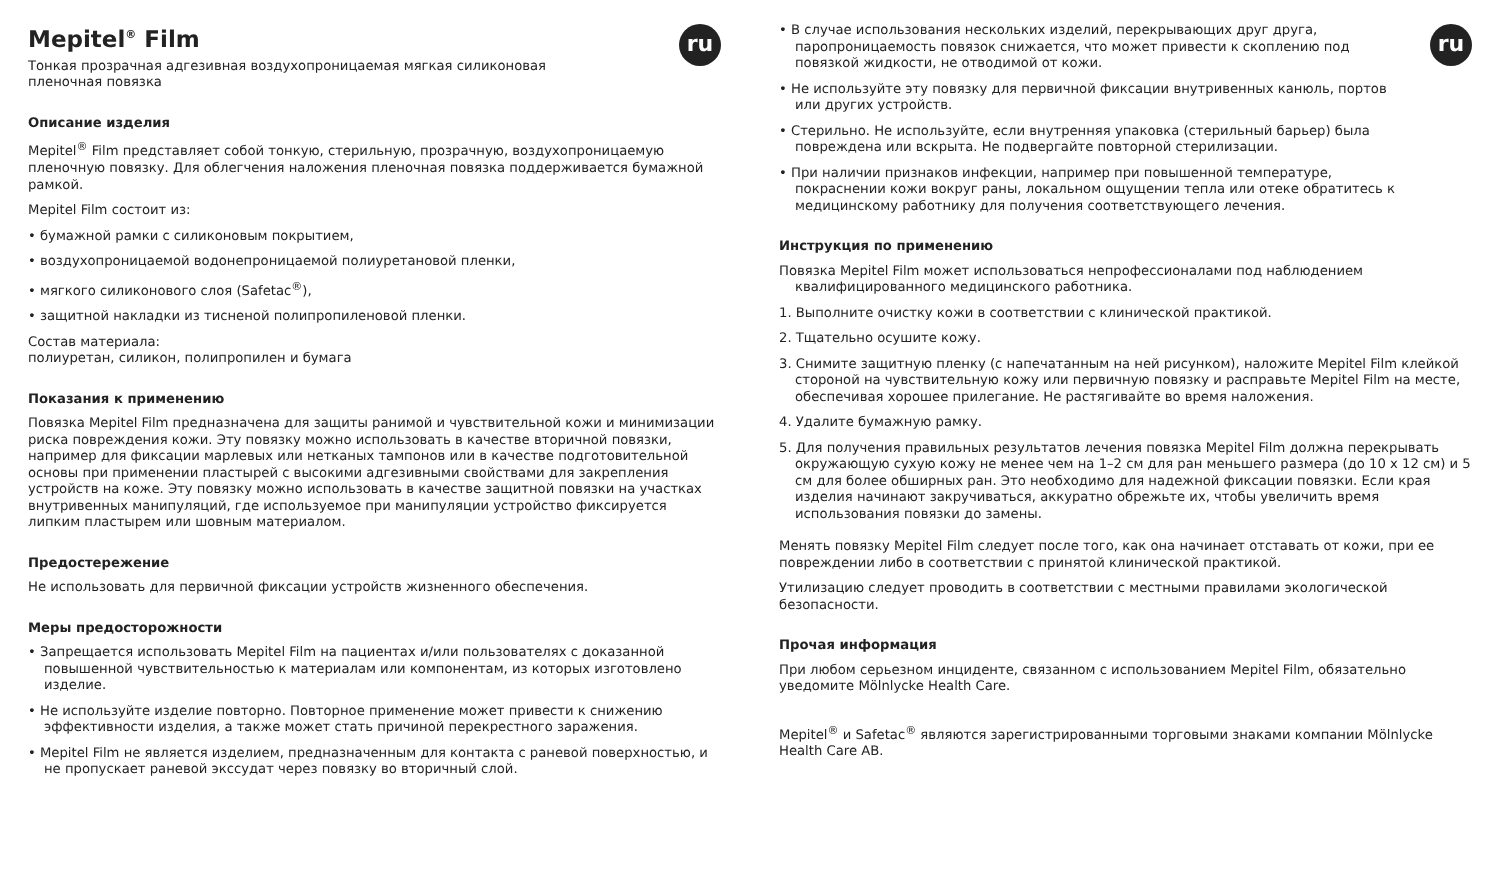ru
Mepitel<sup>®</sup> Film
Тонкая прозрачная адгезивная воздухопроницаемая мягкая силиконовая
пленочная повязка
Описание изделия
Mepitel<sup>®</sup> Film представляет собой тонкую, стерильную, прозрачную, воздухопроницаемую пленочную повязку. Для облегчения наложения пленочная повязка поддерживается бумажной рамкой.
Mepitel Film состоит из:
• бумажной рамки с силиконовым покрытием,
• воздухопроницаемой водонепроницаемой полиуретановой пленки,
• мягкого силиконового слоя (Safetac<sup>®</sup>),
• защитной накладки из тисненой полипропиленовой пленки.
Состав материала:
полиуретан, силикон, полипропилен и бумага
Показания к применению
Повязка Mepitel Film предназначена для защиты ранимой и чувствительной кожи и минимизации риска повреждения кожи. Эту повязку можно использовать в качестве вторичной повязки, например для фиксации марлевых или нетканых тампонов или в качестве подготовительной основы при применении пластырей с высокими адгезивными свойствами для закрепления устройств на коже. Эту повязку можно использовать в качестве защитной повязки на участках внутривенных манипуляций, где используемое при манипуляции устройство фиксируется липким пластырем или шовным материалом.
Предостережение
Не использовать для первичной фиксации устройств жизненного обеспечения.
Меры предосторожности
• Запрещается использовать Mepitel Film на пациентах и/или пользователях с доказанной повышенной чувствительностью к материалам или компонентам, из которых изготовлено изделие.
• Не используйте изделие повторно. Повторное применение может привести к снижению эффективности изделия, а также может стать причиной перекрестного заражения.
• Mepitel Film не является изделием, предназначенным для контакта с раневой поверхностью, и не пропускает раневой экссудат через повязку во вторичный слой.
ru
• В случае использования нескольких изделий, перекрывающих друг друга, паропроницаемость повязок снижается, что может привести к скоплению под повязкой жидкости, не отводимой от кожи.
• Не используйте эту повязку для первичной фиксации внутривенных канюль, портов или других устройств.
• Стерильно. Не используйте, если внутренняя упаковка (стерильный барьер) была повреждена или вскрыта. Не подвергайте повторной стерилизации.
• При наличии признаков инфекции, например при повышенной температуре, покраснении кожи вокруг раны, локальном ощущении тепла или отеке обратитесь к медицинскому работнику для получения соответствующего лечения.
Инструкция по применению
Повязка Mepitel Film может использоваться непрофессионалами под наблюдением квалифицированного медицинского работника.
1. Выполните очистку кожи в соответствии с клинической практикой.
2. Тщательно осушите кожу.
3. Снимите защитную пленку (с напечатанным на ней рисунком), наложите Mepitel Film клейкой стороной на чувствительную кожу или первичную повязку и расправьте Mepitel Film на месте, обеспечивая хорошее прилегание. Не растягивайте во время наложения.
4. Удалите бумажную рамку.
5. Для получения правильных результатов лечения повязка Mepitel Film должна перекрывать окружающую сухую кожу не менее чем на 1–2 см для ран меньшего размера (до 10 x 12 см) и 5 см для более обширных ран. Это необходимо для надежной фиксации повязки. Если края изделия начинают закручиваться, аккуратно обрежьте их, чтобы увеличить время использования повязки до замены.
Менять повязку Mepitel Film следует после того, как она начинает отставать от кожи, при ее повреждении либо в соответствии с принятой клинической практикой.
Утилизацию следует проводить в соответствии с местными правилами экологической безопасности.
Прочая информация
При любом серьезном инциденте, связанном с использованием Mepitel Film, обязательно уведомите Mölnlycke Health Care.
Mepitel<sup>®</sup> и Safetac<sup>®</sup> являются зарегистрированными торговыми знаками компании Mölnlycke Health Care AB.